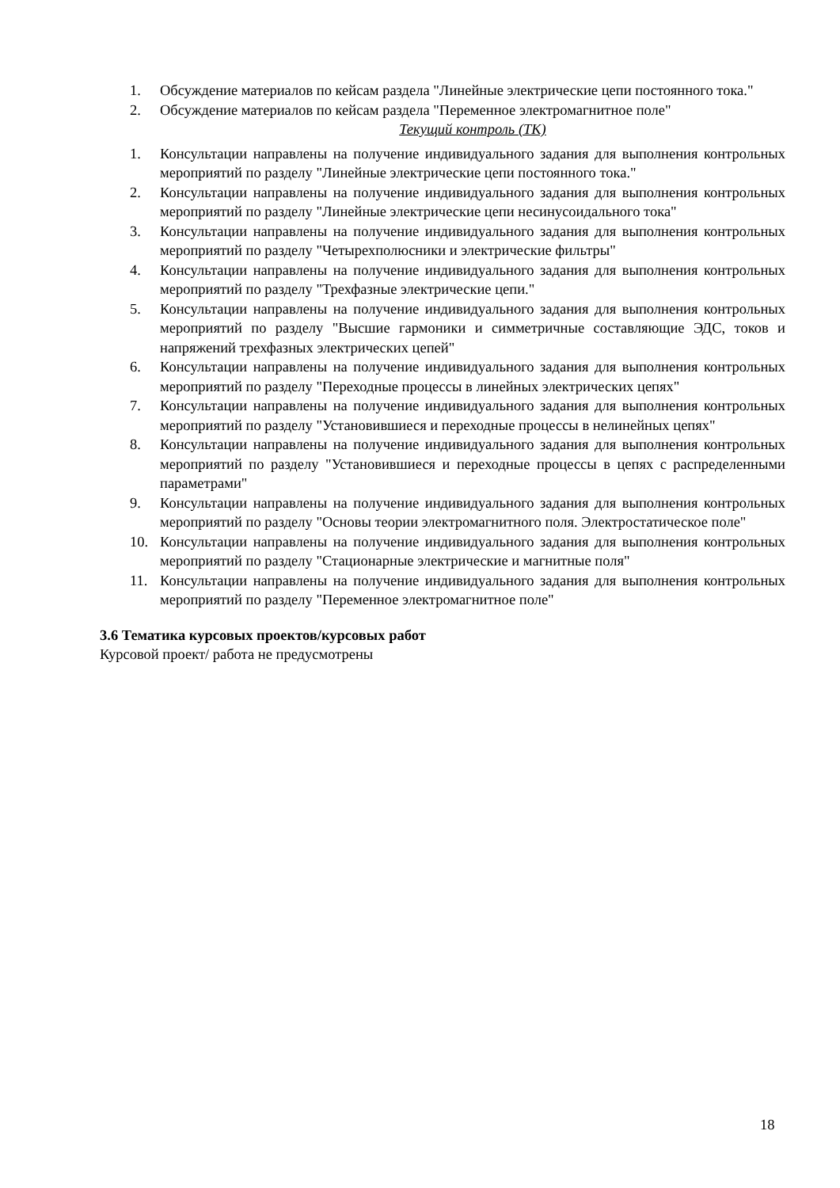1. Обсуждение материалов по кейсам раздела "Линейные электрические цепи постоянного тока."
2. Обсуждение материалов по кейсам раздела "Переменное электромагнитное поле"
Текущий контроль (ТК)
1. Консультации направлены на получение индивидуального задания для выполнения контрольных мероприятий по разделу "Линейные электрические цепи постоянного тока."
2. Консультации направлены на получение индивидуального задания для выполнения контрольных мероприятий по разделу "Линейные электрические цепи несинусоидального тока"
3. Консультации направлены на получение индивидуального задания для выполнения контрольных мероприятий по разделу "Четырехполюсники и электрические фильтры"
4. Консультации направлены на получение индивидуального задания для выполнения контрольных мероприятий по разделу "Трехфазные электрические цепи."
5. Консультации направлены на получение индивидуального задания для выполнения контрольных мероприятий по разделу "Высшие гармоники и симметричные составляющие ЭДС, токов и напряжений трехфазных электрических цепей"
6. Консультации направлены на получение индивидуального задания для выполнения контрольных мероприятий по разделу "Переходные процессы в линейных электрических цепях"
7. Консультации направлены на получение индивидуального задания для выполнения контрольных мероприятий по разделу "Установившиеся и переходные процессы в нелинейных цепях"
8. Консультации направлены на получение индивидуального задания для выполнения контрольных мероприятий по разделу "Установившиеся и переходные процессы в цепях с распределенными параметрами"
9. Консультации направлены на получение индивидуального задания для выполнения контрольных мероприятий по разделу "Основы теории электромагнитного поля. Электростатическое поле"
10. Консультации направлены на получение индивидуального задания для выполнения контрольных мероприятий по разделу "Стационарные электрические и магнитные поля"
11. Консультации направлены на получение индивидуального задания для выполнения контрольных мероприятий по разделу "Переменное электромагнитное поле"
3.6 Тематика курсовых проектов/курсовых работ
Курсовой проект/ работа не предусмотрены
18